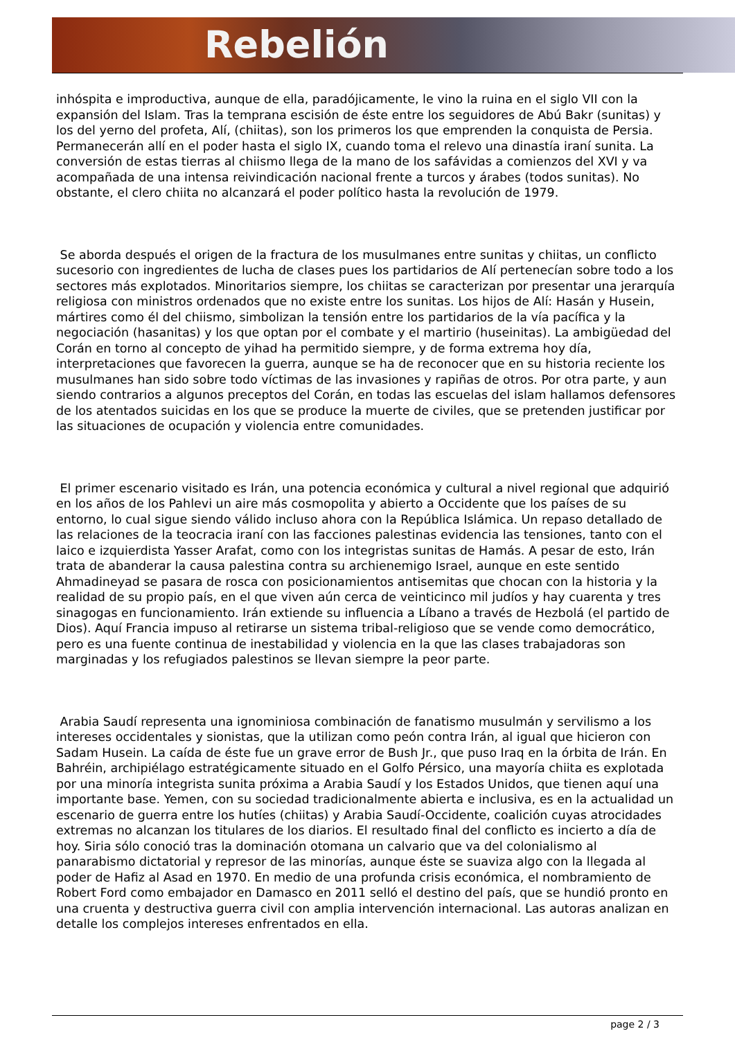Rebelión
inhóspita e improductiva, aunque de ella, paradójicamente, le vino la ruina en el siglo VII con la expansión del Islam. Tras la temprana escisión de éste entre los seguidores de Abú Bakr (sunitas) y los del yerno del profeta, Alí, (chiitas), son los primeros los que emprenden la conquista de Persia. Permanecerán allí en el poder hasta el siglo IX, cuando toma el relevo una dinastía iraní sunita. La conversión de estas tierras al chiismo llega de la mano de los safávidas a comienzos del XVI y va acompañada de una intensa reivindicación nacional frente a turcos y árabes (todos sunitas). No obstante, el clero chiita no alcanzará el poder político hasta la revolución de 1979.
Se aborda después el origen de la fractura de los musulmanes entre sunitas y chiitas, un conflicto sucesorio con ingredientes de lucha de clases pues los partidarios de Alí pertenecían sobre todo a los sectores más explotados. Minoritarios siempre, los chiitas se caracterizan por presentar una jerarquía religiosa con ministros ordenados que no existe entre los sunitas. Los hijos de Alí: Hasán y Husein, mártires como él del chiismo, simbolizan la tensión entre los partidarios de la vía pacífica y la negociación (hasanitas) y los que optan por el combate y el martirio (huseinitas). La ambigüedad del Corán en torno al concepto de yihad ha permitido siempre, y de forma extrema hoy día, interpretaciones que favorecen la guerra, aunque se ha de reconocer que en su historia reciente los musulmanes han sido sobre todo víctimas de las invasiones y rapiñas de otros. Por otra parte, y aun siendo contrarios a algunos preceptos del Corán, en todas las escuelas del islam hallamos defensores de los atentados suicidas en los que se produce la muerte de civiles, que se pretenden justificar por las situaciones de ocupación y violencia entre comunidades.
El primer escenario visitado es Irán, una potencia económica y cultural a nivel regional que adquirió en los años de los Pahlevi un aire más cosmopolita y abierto a Occidente que los países de su entorno, lo cual sigue siendo válido incluso ahora con la República Islámica. Un repaso detallado de las relaciones de la teocracia iraní con las facciones palestinas evidencia las tensiones, tanto con el laico e izquierdista Yasser Arafat, como con los integristas sunitas de Hamás. A pesar de esto, Irán trata de abanderar la causa palestina contra su archienemigo Israel, aunque en este sentido Ahmadineyad se pasara de rosca con posicionamientos antisemitas que chocan con la historia y la realidad de su propio país, en el que viven aún cerca de veinticinco mil judíos y hay cuarenta y tres sinagogas en funcionamiento. Irán extiende su influencia a Líbano a través de Hezbolá (el partido de Dios). Aquí Francia impuso al retirarse un sistema tribal-religioso que se vende como democrático, pero es una fuente continua de inestabilidad y violencia en la que las clases trabajadoras son marginadas y los refugiados palestinos se llevan siempre la peor parte.
Arabia Saudí representa una ignominiosa combinación de fanatismo musulmán y servilismo a los intereses occidentales y sionistas, que la utilizan como peón contra Irán, al igual que hicieron con Sadam Husein. La caída de éste fue un grave error de Bush Jr., que puso Iraq en la órbita de Irán. En Bahréin, archipiélago estratégicamente situado en el Golfo Pérsico, una mayoría chiita es explotada por una minoría integrista sunita próxima a Arabia Saudí y los Estados Unidos, que tienen aquí una importante base. Yemen, con su sociedad tradicionalmente abierta e inclusiva, es en la actualidad un escenario de guerra entre los hutíes (chiitas) y Arabia Saudí-Occidente, coalición cuyas atrocidades extremas no alcanzan los titulares de los diarios. El resultado final del conflicto es incierto a día de hoy. Siria sólo conoció tras la dominación otomana un calvario que va del colonialismo al panarabismo dictatorial y represor de las minorías, aunque éste se suaviza algo con la llegada al poder de Hafiz al Asad en 1970. En medio de una profunda crisis económica, el nombramiento de Robert Ford como embajador en Damasco en 2011 selló el destino del país, que se hundió pronto en una cruenta y destructiva guerra civil con amplia intervención internacional. Las autoras analizan en detalle los complejos intereses enfrentados en ella.
page 2 / 3